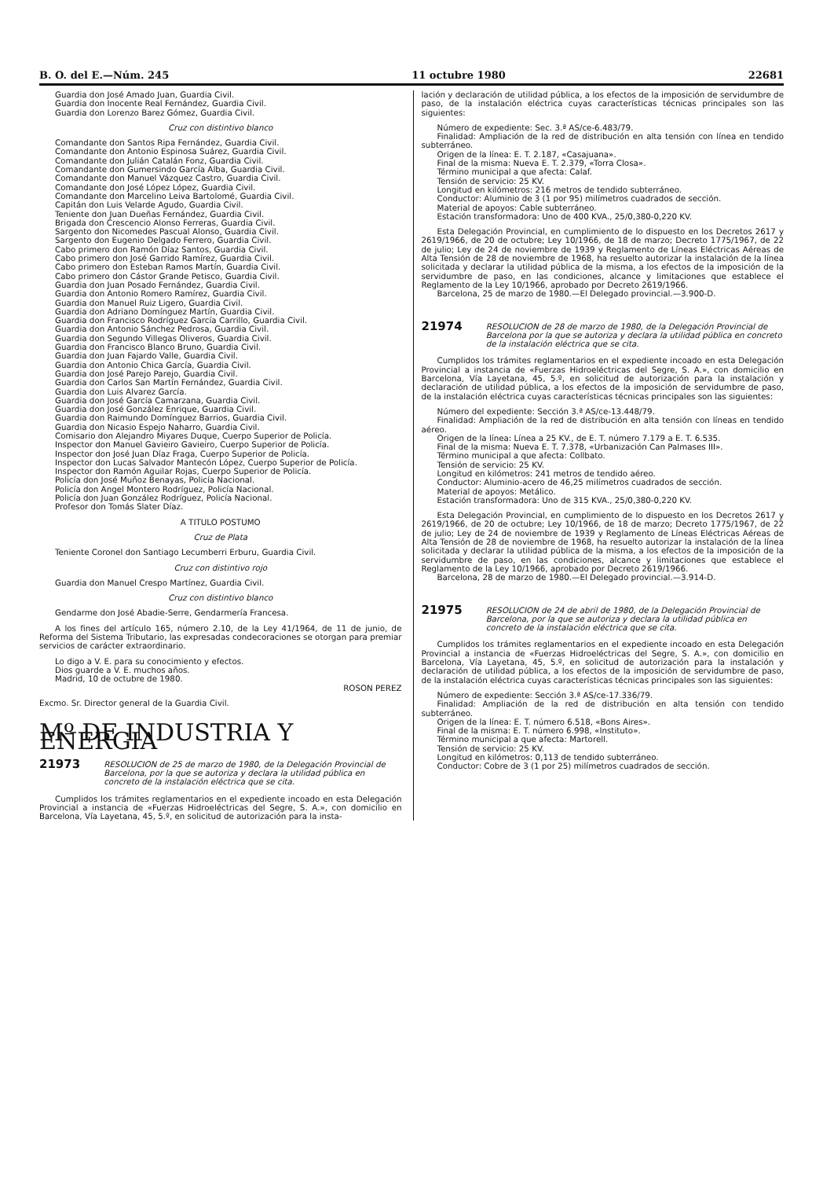B. O. del E.—Núm. 245 11 octubre 1980 22681
Guardia don José Amado Juan, Guardia Civil.
Guardia don Inocente Real Fernández, Guardia Civil.
Guardia don Lorenzo Barez Gómez, Guardia Civil.
Cruz con distintivo blanco
Comandante don Santos Ripa Fernández, Guardia Civil.
Comandante don Antonio Espinosa Suárez, Guardia Civil.
Comandante don Julián Catalán Fonz, Guardia Civil.
Comandante don Gumersindo García Alba, Guardia Civil.
Comandante don Manuel Vázquez Castro, Guardia Civil.
Comandante don José López López, Guardia Civil.
Comandante don Marcelino Leiva Bartolomé, Guardia Civil.
Capitán don Luis Velarde Agudo, Guardia Civil.
Teniente don Juan Dueñas Fernández, Guardia Civil.
Brigada don Crescencio Alonso Ferreras, Guardia Civil.
Sargento don Nicomedes Pascual Alonso, Guardia Civil.
Sargento don Eugenio Delgado Ferrero, Guardia Civil.
Cabo primero don Ramón Díaz Santos, Guardia Civil.
Cabo primero don José Garrido Ramírez, Guardia Civil.
Cabo primero don Esteban Ramos Martín, Guardia Civil.
Cabo primero don Cástor Grande Petisco, Guardia Civil.
Guardia don Juan Posado Fernández, Guardia Civil.
Guardia don Antonio Romero Ramírez, Guardia Civil.
Guardia don Manuel Ruiz Ligero, Guardia Civil.
Guardia don Adriano Domínguez Martín, Guardia Civil.
Guardia don Francisco Rodríguez García Carrillo, Guardia Civil.
Guardia don Antonio Sánchez Pedrosa, Guardia Civil.
Guardia don Segundo Villegas Oliveros, Guardia Civil.
Guardia don Francisco Blanco Bruno, Guardia Civil.
Guardia don Juan Fajardo Valle, Guardia Civil.
Guardia don Antonio Chica García, Guardia Civil.
Guardia don José Parejo Parejo, Guardia Civil.
Guardia don Carlos San Martín Fernández, Guardia Civil.
Guardia don Luis Alvarez García.
Guardia don José García Camarzana, Guardia Civil.
Guardia don José González Enrique, Guardia Civil.
Guardia don Raimundo Domínguez Barrios, Guardia Civil.
Guardia don Nicasio Espejo Naharro, Guardia Civil.
Comisario don Alejandro Miyares Duque, Cuerpo Superior de Policía.
Inspector don Manuel Gavieiro Gavieiro, Cuerpo Superior de Policía.
Inspector don José Juan Díaz Fraga, Cuerpo Superior de Policía.
Inspector don Lucas Salvador Mantecón López, Cuerpo Superior de Policía.
Inspector don Ramón Aguilar Rojas, Cuerpo Superior de Policía.
Policía don José Muñoz Benayas, Policía Nacional.
Policía don Angel Montero Rodríguez, Policía Nacional.
Policía don Juan González Rodríguez, Policía Nacional.
Profesor don Tomás Slater Díaz.
A TITULO POSTUMO
Cruz de Plata
Teniente Coronel don Santiago Lecumberri Erburu, Guardia Civil.
Cruz con distintivo rojo
Guardia don Manuel Crespo Martínez, Guardia Civil.
Cruz con distintivo blanco
Gendarme don José Abadie-Serre, Gendarmería Francesa.
A los fines del artículo 165, número 2.10, de la Ley 41/1964, de 11 de junio, de Reforma del Sistema Tributario, las expresadas condecoraciones se otorgan para premiar servicios de carácter extraordinario.
Lo digo a V. E. para su conocimiento y efectos.
Dios guarde a V. E. muchos años.
Madrid, 10 de octubre de 1980.
ROSON PEREZ
Excmo. Sr. Director general de la Guardia Civil.
Mº DE INDUSTRIA Y ENERGIA
21973 RESOLUCION de 25 de marzo de 1980, de la Delegación Provincial de Barcelona, por la que se autoriza y declara la utilidad pública en concreto de la instalación eléctrica que se cita.
Cumplidos los trámites reglamentarios en el expediente incoado en esta Delegación Provincial a instancia de «Fuerzas Hidroeléctricas del Segre, S. A.», con domicilio en Barcelona, Vía Layetana, 45, 5.º, en solicitud de autorización para la insta-
lación y declaración de utilidad pública, a los efectos de la imposición de servidumbre de paso, de la instalación eléctrica cuyas características técnicas principales son las siguientes:
Número de expediente: Sec. 3.ª AS/ce-6.483/79.
Finalidad: Ampliación de la red de distribución en alta tensión con línea en tendido subterráneo.
Origen de la línea: E. T. 2.187, «Casajuana».
Final de la misma: Nueva E. T. 2.379, «Torra Closa».
Término municipal a que afecta: Calaf.
Tensión de servicio: 25 KV.
Longitud en kilómetros: 216 metros de tendido subterráneo.
Conductor: Aluminio de 3 (1 por 95) milímetros cuadrados de sección.
Material de apoyos: Cable subterráneo.
Estación transformadora: Uno de 400 KVA., 25/0,380-0,220 KV.
Esta Delegación Provincial, en cumplimiento de lo dispuesto en los Decretos 2617 y 2619/1966, de 20 de octubre; Ley 10/1966, de 18 de marzo; Decreto 1775/1967, de 22 de julio; Ley de 24 de noviembre de 1939 y Reglamento de Líneas Eléctricas Aéreas de Alta Tensión de 28 de noviembre de 1968, ha resuelto autorizar la instalación de la línea solicitada y declarar la utilidad pública de la misma, a los efectos de la imposición de la servidumbre de paso, en las condiciones, alcance y limitaciones que establece el Reglamento de la Ley 10/1966, aprobado por Decreto 2619/1966.
Barcelona, 25 de marzo de 1980.—El Delegado provincial.—3.900-D.
21974 RESOLUCION de 28 de marzo de 1980, de la Delegación Provincial de Barcelona por la que se autoriza y declara la utilidad pública en concreto de la instalación eléctrica que se cita.
Cumplidos los trámites reglamentarios en el expediente incoado en esta Delegación Provincial a instancia de «Fuerzas Hidroeléctricas del Segre, S. A.», con domicilio en Barcelona, Vía Layetana, 45, 5.º, en solicitud de autorización para la instalación y declaración de utilidad pública, a los efectos de la imposición de servidumbre de paso, de la instalación eléctrica cuyas características técnicas principales son las siguientes:
Número del expediente: Sección 3.ª AS/ce-13.448/79.
Finalidad: Ampliación de la red de distribución en alta tensión con líneas en tendido aéreo.
Origen de la línea: Línea a 25 KV., de E. T. número 7.179 a E. T. 6.535.
Final de la misma: Nueva E. T. 7.378, «Urbanización Can Palmases III».
Término municipal a que afecta: Collbato.
Tensión de servicio: 25 KV.
Longitud en kilómetros: 241 metros de tendido aéreo.
Conductor: Aluminio-acero de 46,25 milímetros cuadrados de sección.
Material de apoyos: Metálico.
Estación transformadora: Uno de 315 KVA., 25/0,380-0,220 KV.
Esta Delegación Provincial, en cumplimiento de lo dispuesto en los Decretos 2617 y 2619/1966, de 20 de octubre; Ley 10/1966, de 18 de marzo; Decreto 1775/1967, de 22 de julio; Ley de 24 de noviembre de 1939 y Reglamento de Líneas Eléctricas Aéreas de Alta Tensión de 28 de noviembre de 1968, ha resuelto autorizar la instalación de la línea solicitada y declarar la utilidad pública de la misma, a los efectos de la imposición de la servidumbre de paso, en las condiciones, alcance y limitaciones que establece el Reglamento de la Ley 10/1966, aprobado por Decreto 2619/1966.
Barcelona, 28 de marzo de 1980.—El Delegado provincial.—3.914-D.
21975 RESOLUCION de 24 de abril de 1980, de la Delegación Provincial de Barcelona, por la que se autoriza y declara la utilidad pública en concreto de la instalación eléctrica que se cita.
Cumplidos los trámites reglamentarios en el expediente incoado en esta Delegación Provincial a instancia de «Fuerzas Hidroeléctricas del Segre, S. A.», con domicilio en Barcelona, Vía Layetana, 45, 5.º, en solicitud de autorización para la instalación y declaración de utilidad pública, a los efectos de la imposición de servidumbre de paso, de la instalación eléctrica cuyas características técnicas principales son las siguientes:
Número de expediente: Sección 3.ª AS/ce-17.336/79.
Finalidad: Ampliación de la red de distribución en alta tensión con tendido subterráneo.
Origen de la línea: E. T. número 6.518, «Bons Aires».
Final de la misma: E. T. número 6.998, «Instituto».
Término municipal a que afecta: Martorell.
Tensión de servicio: 25 KV.
Longitud en kilómetros: 0,113 de tendido subterráneo.
Conductor: Cobre de 3 (1 por 25) milímetros cuadrados de sección.